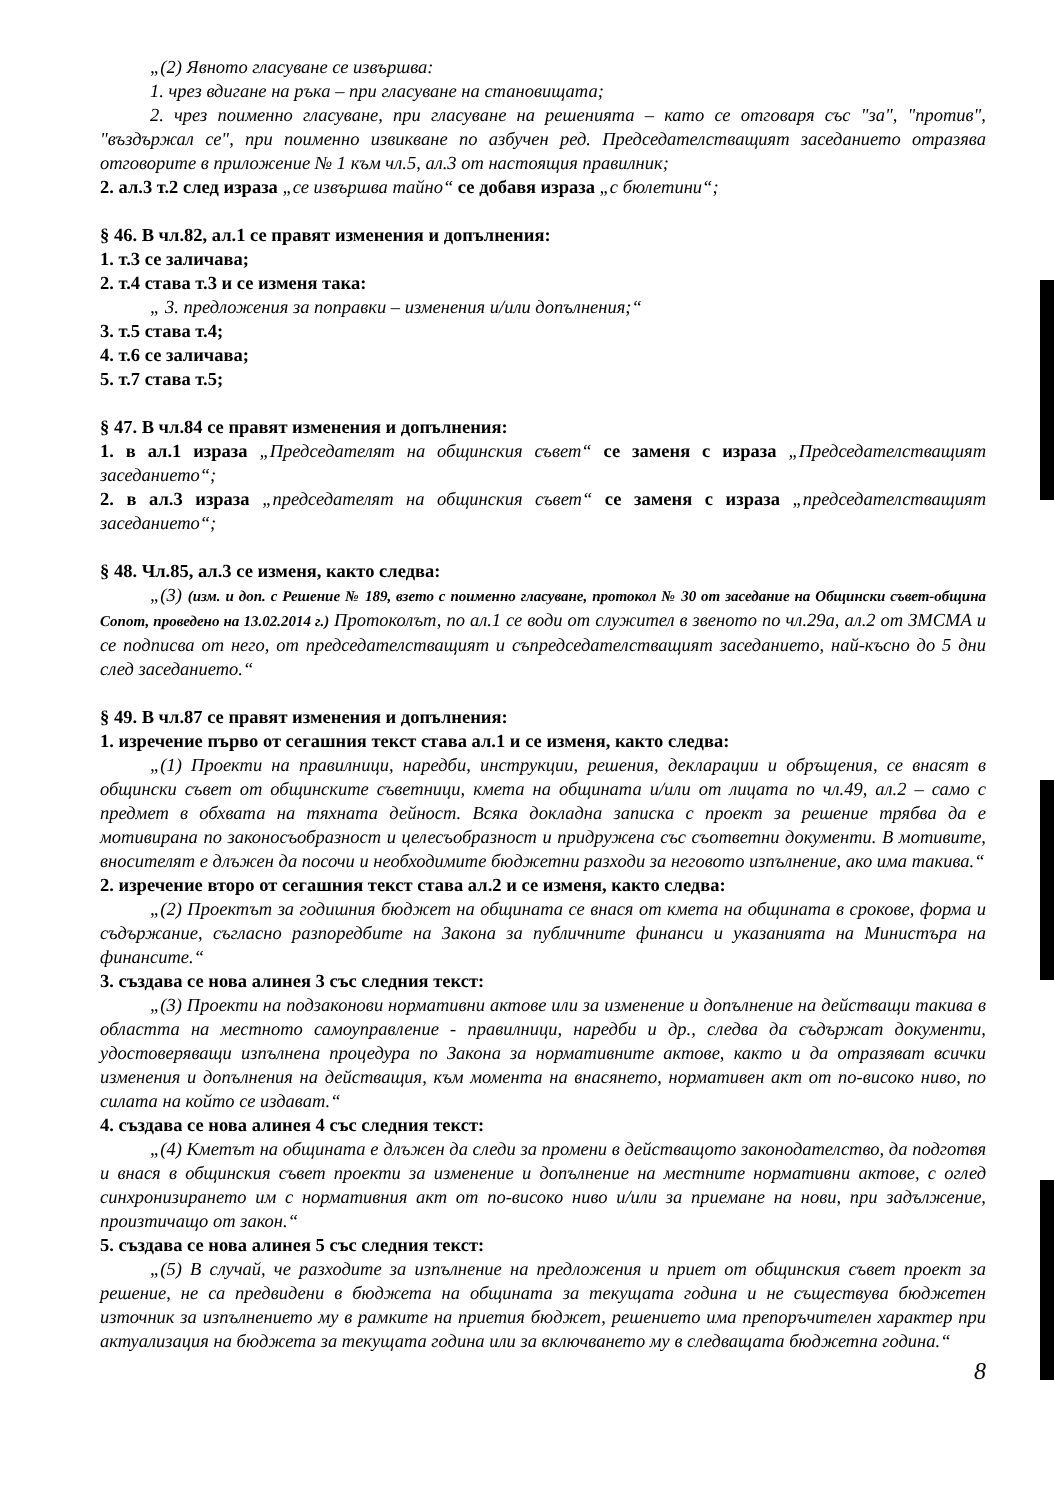„(2) Явното гласуване се извършва:
1. чрез вдигане на ръка – при гласуване на становищата;
2. чрез поименно гласуване, при гласуване на решенията – като се отговаря със "за", "против", "въздържал се", при поименно извикване по азбучен ред. Председателстващият заседанието отразява отговорите в приложение № 1 към чл.5, ал.3 от настоящия правилник;
2. ал.3 т.2 след израза „се извършва тайно“ се добавя израза „с бюлетини“;
§ 46. В чл.82, ал.1 се правят изменения и допълнения:
1. т.3 се заличава;
2. т.4 става т.3 и се изменя така:
„ 3. предложения за поправки – изменения и/или допълнения;“
3. т.5 става т.4;
4. т.6 се заличава;
5. т.7 става т.5;
§ 47. В чл.84 се правят изменения и допълнения:
1. в ал.1 израза „Председателят на общинския съвет“ се заменя с израза „Председателстващият заседанието“;
2. в ал.3 израза „председателят на общинския съвет“ се заменя с израза „председателстващият заседанието“;
§ 48. Чл.85, ал.3 се изменя, както следва:
„(3) (изм. и доп. с Решение № 189, взето с поименно гласуване, протокол № 30 от заседание на Общински съвет-община Сопот, проведено на 13.02.2014 г.) Протоколът, по ал.1 се води от служител в звеното по чл.29а, ал.2 от ЗМСМА и се подписва от него, от председателстващият и съпредседателстващият заседанието, най-късно до 5 дни след заседанието.“
§ 49. В чл.87 се правят изменения и допълнения:
1. изречение първо от сегашния текст става ал.1 и се изменя, както следва:
„(1) Проекти на правилници, наредби, инструкции, решения, декларации и обръщения, се внасят в общински съвет от общинските съветници, кмета на общината и/или от лицата по чл.49, ал.2 – само с предмет в обхвата на тяхната дейност. Всяка докладна записка с проект за решение трябва да е мотивирана по законосъобразност и целесъобразност и придружена със съответни документи. В мотивите, вносителят е длъжен да посочи и необходимите бюджетни разходи за неговото изпълнение, ако има такива.“
2. изречение второ от сегашния текст става ал.2 и се изменя, както следва:
„(2) Проектът за годишния бюджет на общината се внася от кмета на общината в срокове, форма и съдържание, съгласно разпоредбите на Закона за публичните финанси и указанията на Министъра на финансите.“
3. създава се нова алинея 3 със следния текст:
„(3) Проекти на подзаконови нормативни актове или за изменение и допълнение на действащи такива в областта на местното самоуправление - правилници, наредби и др., следва да съдържат документи, удостоверяващи изпълнена процедура по Закона за нормативните актове, както и да отразяват всички изменения и допълнения на действащия, към момента на внасянето, нормативен акт от по-високо ниво, по силата на който се издават.“
4. създава се нова алинея 4 със следния текст:
„(4) Кметът на общината е длъжен да следи за промени в действащото законодателство, да подготвя и внася в общинския съвет проекти за изменение и допълнение на местните нормативни актове, с оглед синхронизирането им с нормативния акт от по-високо ниво и/или за приемане на нови, при задължение, произтичащо от закон.“
5. създава се нова алинея 5 със следния текст:
„(5) В случай, че разходите за изпълнение на предложения и приет от общинския съвет проект за решение, не са предвидени в бюджета на общината за текущата година и не съществува бюджетен източник за изпълнението му в рамките на приетия бюджет, решението има препоръчителен характер при актуализация на бюджета за текущата година или за включването му в следващата бюджетна година.“
8